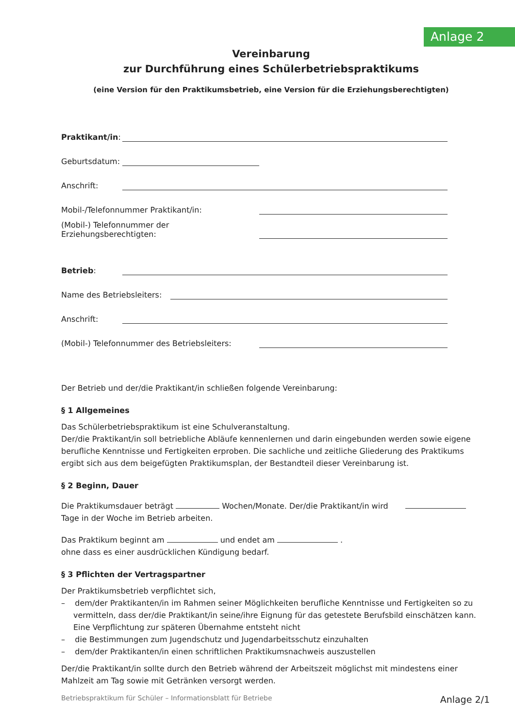Anlage 2
Vereinbarung
zur Durchführung eines Schülerbetriebspraktikums
(eine Version für den Praktikumsbetrieb, eine Version für die Erziehungsberechtigten)
Praktikant/in:
Geburtsdatum:
Anschrift:
Mobil-/Telefonnummer Praktikant/in:
(Mobil-) Telefonnummer der Erziehungsberechtigten:
Betrieb:
Name des Betriebsleiters:
Anschrift:
(Mobil-) Telefonnummer des Betriebsleiters:
Der Betrieb und der/die Praktikant/in schließen folgende Vereinbarung:
§ 1 Allgemeines
Das Schülerbetriebspraktikum ist eine Schulveranstaltung.
Der/die Praktikant/in soll betriebliche Abläufe kennenlernen und darin eingebunden werden sowie eigene berufliche Kenntnisse und Fertigkeiten erproben. Die sachliche und zeitliche Gliederung des Praktikums ergibt sich aus dem beigefügten Praktikumsplan, der Bestandteil dieser Vereinbarung ist.
§ 2 Beginn, Dauer
Die Praktikumsdauer beträgt Wochen/Monate. Der/die Praktikant/in wird Tage in der Woche im Betrieb arbeiten.
Das Praktikum beginnt am und endet am .
ohne dass es einer ausdrücklichen Kündigung bedarf.
§ 3 Pflichten der Vertragspartner
Der Praktikumsbetrieb verpflichtet sich,
– dem/der Praktikanten/in im Rahmen seiner Möglichkeiten berufliche Kenntnisse und Fertigkeiten so zu vermitteln, dass der/die Praktikant/in seine/ihre Eignung für das getestete Berufsbild einschätzen kann. Eine Verpflichtung zur späteren Übernahme entsteht nicht
– die Bestimmungen zum Jugendschutz und Jugendarbeitsschutz einzuhalten
– dem/der Praktikanten/in einen schriftlichen Praktikumsnachweis auszustellen
Der/die Praktikant/in sollte durch den Betrieb während der Arbeitszeit möglichst mit mindestens einer Mahlzeit am Tag sowie mit Getränken versorgt werden.
Betriebspraktikum für Schüler – Informationsblatt für Betriebe Anlage 2/1